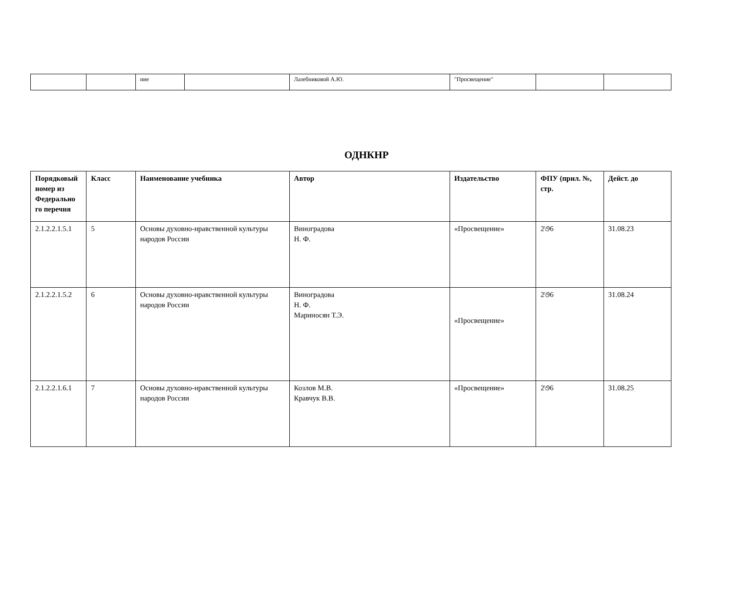| | | ние | | Лазебниковой А.Ю. | "Просвещение" | | |
ОДНКНР
| Порядковый номер из Федерально го перечня | Класс | Наименование учебника | Автор | Издательство | ФПУ (прил. №, стр. | Дейст. до |
| --- | --- | --- | --- | --- | --- | --- |
| 2.1.2.2.1.5.1 | 5 | Основы духовно-нравственной культуры народов России | Виноградова Н. Ф. | «Просвещение» | 2\96 | 31.08.23 |
| 2.1.2.2.1.5.2 | 6 | Основы духовно-нравственной культуры народов России | Виноградова Н. Ф. Мариносян Т.Э. | «Просвещение» | 2\96 | 31.08.24 |
| 2.1.2.2.1.6.1 | 7 | Основы духовно-нравственной культуры народов России | Козлов М.В. Кравчук В.В. | «Просвещение» | 2\96 | 31.08.25 |